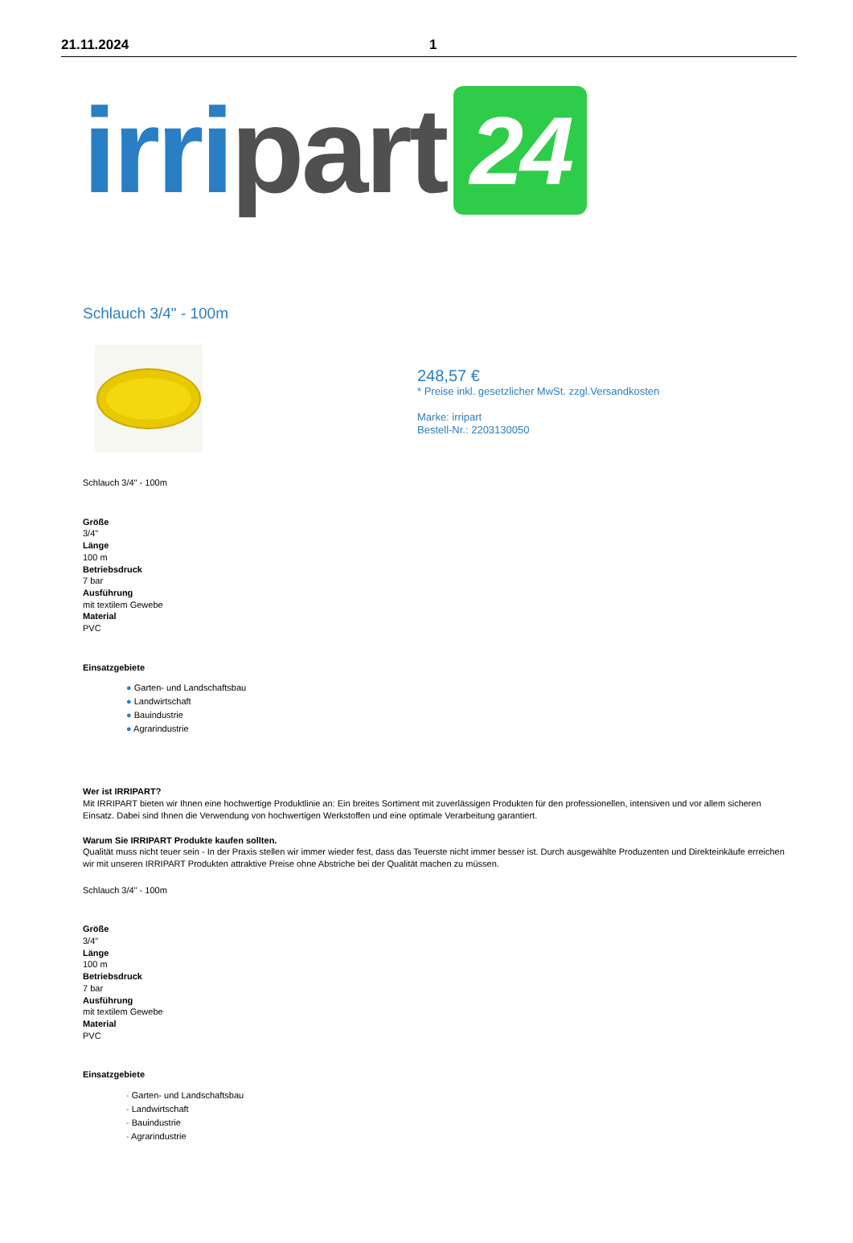21.11.2024 1
irri part 24
Schlauch 3/4" - 100m
248,57 €
* Preise inkl. gesetzlicher MwSt. zzgl.Versandkosten
Marke: irripart
Bestell-Nr.: 2203130050
Schlauch 3/4" - 100m
Größe
3/4"
Länge
100 m
Betriebsdruck
7 bar
Ausführung
mit textilem Gewebe
Material
PVC
Einsatzgebiete
● Garten- und Landschaftsbau
● Landwirtschaft
● Bauindustrie
● Agrarindustrie
Wer ist IRRIPART?
Mit IRRIPART bieten wir Ihnen eine hochwertige Produktlinie an: Ein breites Sortiment mit zuverlässigen Produkten für den professionellen, intensiven und vor allem sicheren Einsatz. Dabei sind Ihnen die Verwendung von hochwertigen Werkstoffen und eine optimale Verarbeitung garantiert.
Warum Sie IRRIPART Produkte kaufen sollten.
Qualität muss nicht teuer sein - In der Praxis stellen wir immer wieder fest, dass das Teuerste nicht immer besser ist. Durch ausgewählte Produzenten und Direkteinkäufe erreichen wir mit unseren IRRIPART Produkten attraktive Preise ohne Abstriche bei der Qualität machen zu müssen.
Schlauch 3/4" - 100m
Größe
3/4"
Länge
100 m
Betriebsdruck
7 bar
Ausführung
mit textilem Gewebe
Material
PVC
Einsatzgebiete
- Garten- und Landschaftsbau
- Landwirtschaft
- Bauindustrie
- Agrarindustrie